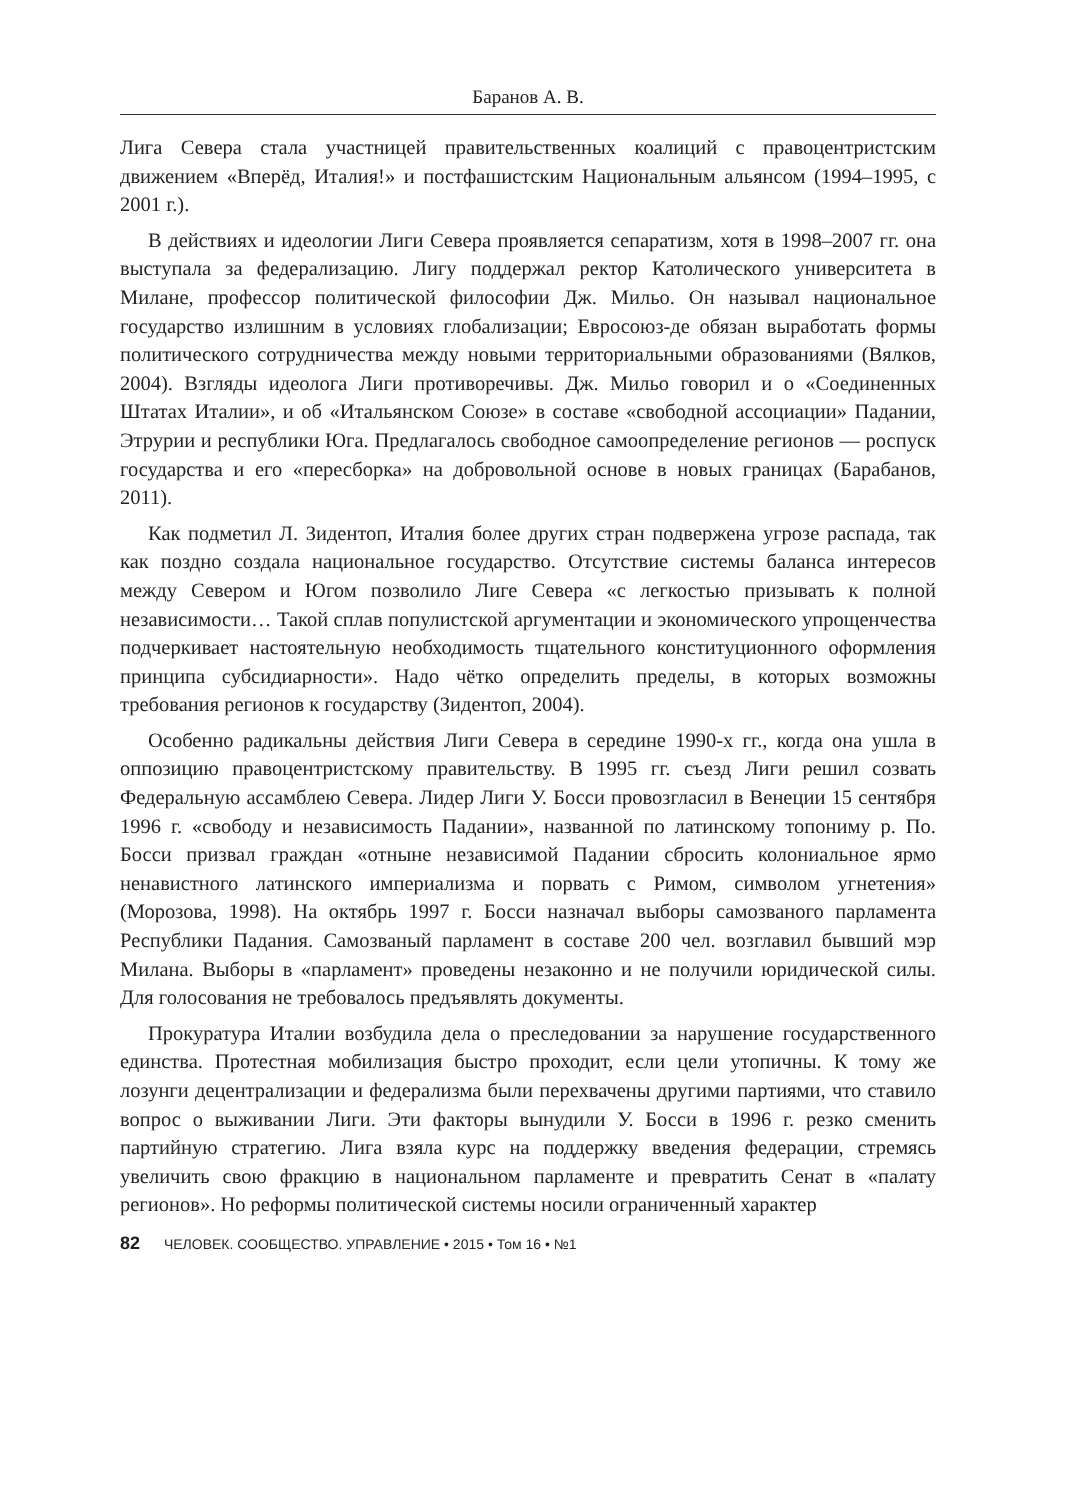Баранов А. В.
Лига Севера стала участницей правительственных коалиций с правоцентристским движением «Вперёд, Италия!» и постфашистским Национальным альянсом (1994–1995, с 2001 г.).
В действиях и идеологии Лиги Севера проявляется сепаратизм, хотя в 1998–2007 гг. она выступала за федерализацию. Лигу поддержал ректор Католического университета в Милане, профессор политической философии Дж. Мильо. Он называл национальное государство излишним в условиях глобализации; Евросоюз-де обязан выработать формы политического сотрудничества между новыми территориальными образованиями (Вялков, 2004). Взгляды идеолога Лиги противоречивы. Дж. Мильо говорил и о «Соединенных Штатах Италии», и об «Итальянском Союзе» в составе «свободной ассоциации» Падании, Этрурии и республики Юга. Предлагалось свободное самоопределение регионов — роспуск государства и его «пересборка» на добровольной основе в новых границах (Барабанов, 2011).
Как подметил Л. Зидентоп, Италия более других стран подвержена угрозе распада, так как поздно создала национальное государство. Отсутствие системы баланса интересов между Севером и Югом позволило Лиге Севера «с легкостью призывать к полной независимости… Такой сплав популистской аргументации и экономического упрощенчества подчеркивает настоятельную необходимость тщательного конституционного оформления принципа субсидиарности». Надо чётко определить пределы, в которых возможны требования регионов к государству (Зидентоп, 2004).
Особенно радикальны действия Лиги Севера в середине 1990-х гг., когда она ушла в оппозицию правоцентристскому правительству. В 1995 гг. съезд Лиги решил созвать Федеральную ассамблею Севера. Лидер Лиги У. Босси провозгласил в Венеции 15 сентября 1996 г. «свободу и независимость Падании», названной по латинскому топониму р. По. Босси призвал граждан «отныне независимой Падании сбросить колониальное ярмо ненавистного латинского империализма и порвать с Римом, символом угнетения» (Морозова, 1998). На октябрь 1997 г. Босси назначал выборы самозваного парламента Республики Падания. Самозваный парламент в составе 200 чел. возглавил бывший мэр Милана. Выборы в «парламент» проведены незаконно и не получили юридической силы. Для голосования не требовалось предъявлять документы.
Прокуратура Италии возбудила дела о преследовании за нарушение государственного единства. Протестная мобилизация быстро проходит, если цели утопичны. К тому же лозунги децентрализации и федерализма были перехвачены другими партиями, что ставило вопрос о выживании Лиги. Эти факторы вынудили У. Босси в 1996 г. резко сменить партийную стратегию. Лига взяла курс на поддержку введения федерации, стремясь увеличить свою фракцию в национальном парламенте и превратить Сенат в «палату регионов». Но реформы политической системы носили ограниченный характер
82 ЧЕЛОВЕК. СООБЩЕСТВО. УПРАВЛЕНИЕ • 2015 • Том 16 • №1